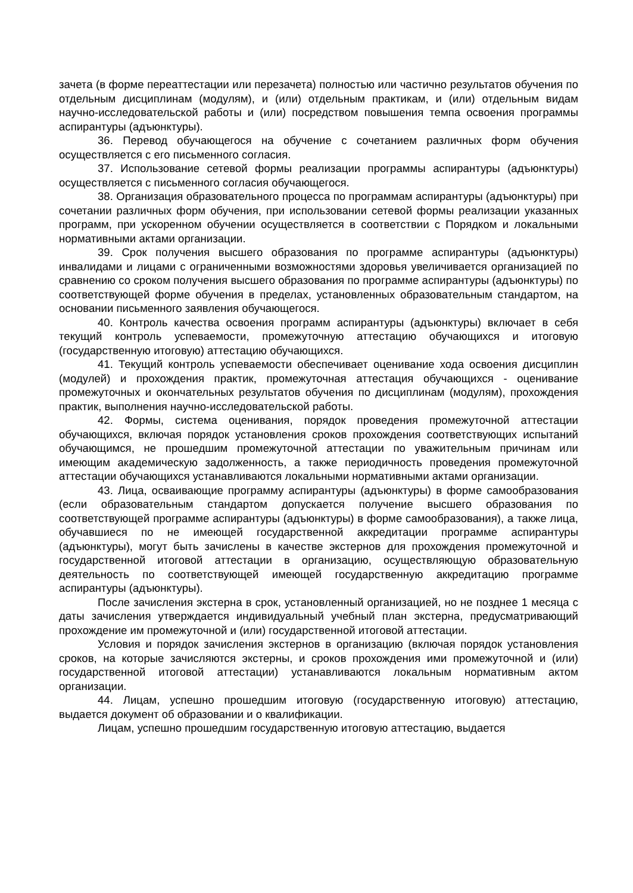зачета (в форме переаттестации или перезачета) полностью или частично результатов обучения по отдельным дисциплинам (модулям), и (или) отдельным практикам, и (или) отдельным видам научно-исследовательской работы и (или) посредством повышения темпа освоения программы аспирантуры (адъюнктуры).
36. Перевод обучающегося на обучение с сочетанием различных форм обучения осуществляется с его письменного согласия.
37. Использование сетевой формы реализации программы аспирантуры (адъюнктуры) осуществляется с письменного согласия обучающегося.
38. Организация образовательного процесса по программам аспирантуры (адъюнктуры) при сочетании различных форм обучения, при использовании сетевой формы реализации указанных программ, при ускоренном обучении осуществляется в соответствии с Порядком и локальными нормативными актами организации.
39. Срок получения высшего образования по программе аспирантуры (адъюнктуры) инвалидами и лицами с ограниченными возможностями здоровья увеличивается организацией по сравнению со сроком получения высшего образования по программе аспирантуры (адъюнктуры) по соответствующей форме обучения в пределах, установленных образовательным стандартом, на основании письменного заявления обучающегося.
40. Контроль качества освоения программ аспирантуры (адъюнктуры) включает в себя текущий контроль успеваемости, промежуточную аттестацию обучающихся и итоговую (государственную итоговую) аттестацию обучающихся.
41. Текущий контроль успеваемости обеспечивает оценивание хода освоения дисциплин (модулей) и прохождения практик, промежуточная аттестация обучающихся - оценивание промежуточных и окончательных результатов обучения по дисциплинам (модулям), прохождения практик, выполнения научно-исследовательской работы.
42. Формы, система оценивания, порядок проведения промежуточной аттестации обучающихся, включая порядок установления сроков прохождения соответствующих испытаний обучающимся, не прошедшим промежуточной аттестации по уважительным причинам или имеющим академическую задолженность, а также периодичность проведения промежуточной аттестации обучающихся устанавливаются локальными нормативными актами организации.
43. Лица, осваивающие программу аспирантуры (адъюнктуры) в форме самообразования (если образовательным стандартом допускается получение высшего образования по соответствующей программе аспирантуры (адъюнктуры) в форме самообразования), а также лица, обучавшиеся по не имеющей государственной аккредитации программе аспирантуры (адъюнктуры), могут быть зачислены в качестве экстернов для прохождения промежуточной и государственной итоговой аттестации в организацию, осуществляющую образовательную деятельность по соответствующей имеющей государственную аккредитацию программе аспирантуры (адъюнктуры).
После зачисления экстерна в срок, установленный организацией, но не позднее 1 месяца с даты зачисления утверждается индивидуальный учебный план экстерна, предусматривающий прохождение им промежуточной и (или) государственной итоговой аттестации.
Условия и порядок зачисления экстернов в организацию (включая порядок установления сроков, на которые зачисляются экстерны, и сроков прохождения ими промежуточной и (или) государственной итоговой аттестации) устанавливаются локальным нормативным актом организации.
44. Лицам, успешно прошедшим итоговую (государственную итоговую) аттестацию, выдается документ об образовании и о квалификации.
Лицам, успешно прошедшим государственную итоговую аттестацию, выдается